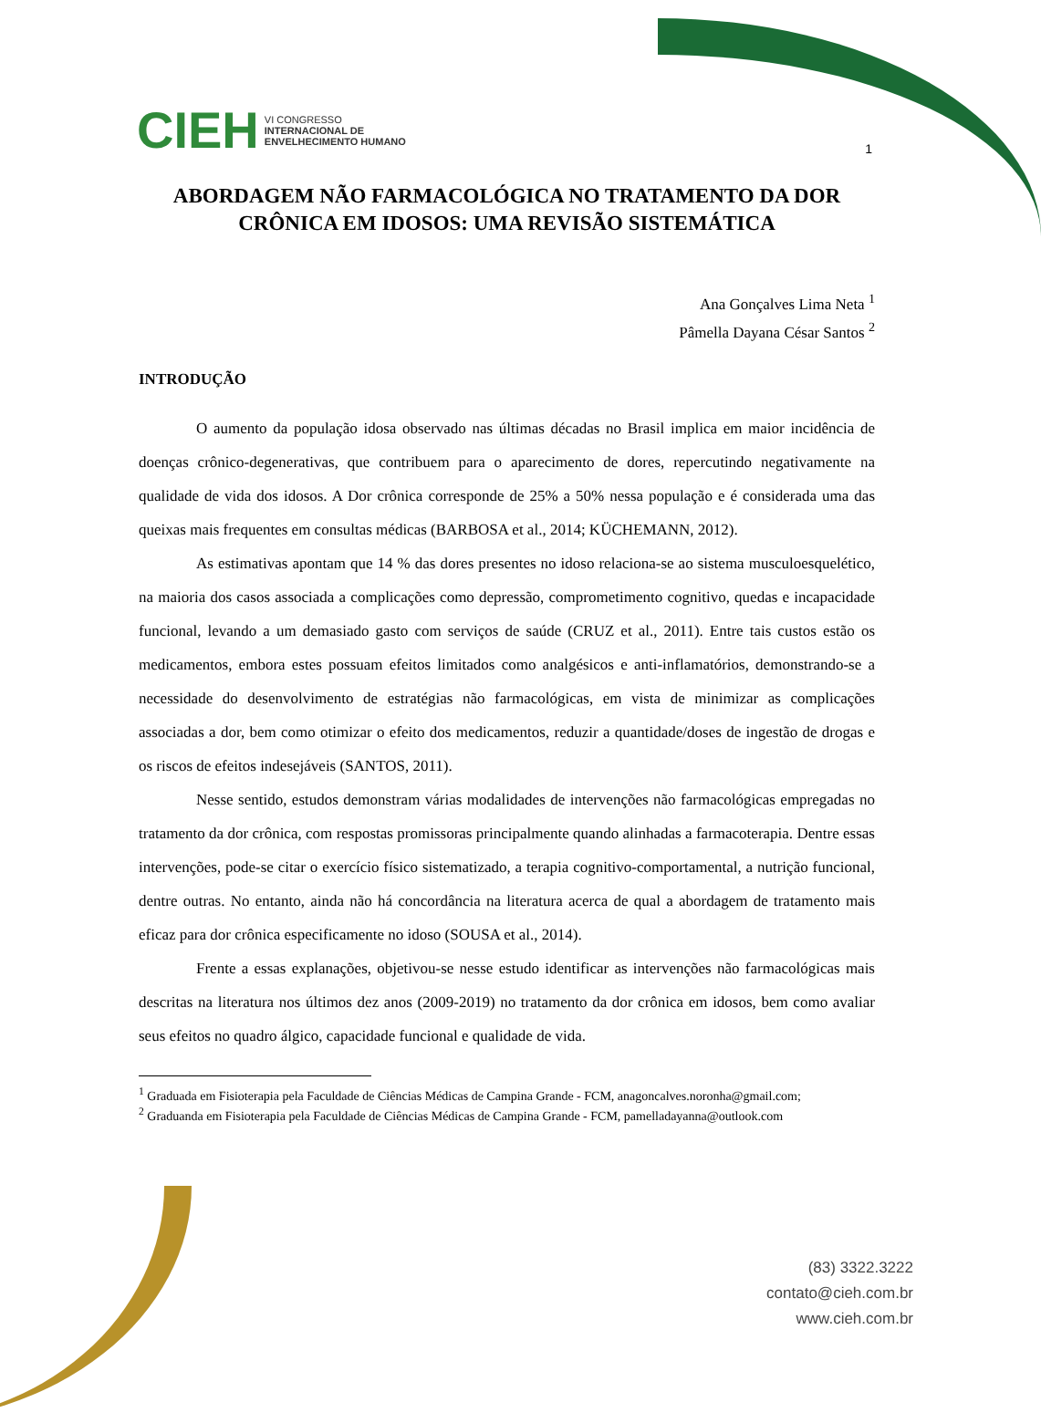CIEH VI CONGRESSO
INTERNACIONAL DE
ENVELHECIMENTO HUMANO
1
ABORDAGEM NÃO FARMACOLÓGICA NO TRATAMENTO DA DOR CRÔNICA EM IDOSOS: UMA REVISÃO SISTEMÁTICA
Ana Gonçalves Lima Neta <sup>1</sup>
Pâmella Dayana César Santos <sup>2</sup>
INTRODUÇÃO
O aumento da população idosa observado nas últimas décadas no Brasil implica em maior incidência de doenças crônico-degenerativas, que contribuem para o aparecimento de dores, repercutindo negativamente na qualidade de vida dos idosos. A Dor crônica corresponde de 25% a 50% nessa população e é considerada uma das queixas mais frequentes em consultas médicas (BARBOSA et al., 2014; KÜCHEMANN, 2012).
As estimativas apontam que 14 % das dores presentes no idoso relaciona-se ao sistema musculoesquelético, na maioria dos casos associada a complicações como depressão, comprometimento cognitivo, quedas e incapacidade funcional, levando a um demasiado gasto com serviços de saúde (CRUZ et al., 2011). Entre tais custos estão os medicamentos, embora estes possuam efeitos limitados como analgésicos e anti-inflamatórios, demonstrando-se a necessidade do desenvolvimento de estratégias não farmacológicas, em vista de minimizar as complicações associadas a dor, bem como otimizar o efeito dos medicamentos, reduzir a quantidade/doses de ingestão de drogas e os riscos de efeitos indesejáveis (SANTOS, 2011).
Nesse sentido, estudos demonstram várias modalidades de intervenções não farmacológicas empregadas no tratamento da dor crônica, com respostas promissoras principalmente quando alinhadas a farmacoterapia. Dentre essas intervenções, pode-se citar o exercício físico sistematizado, a terapia cognitivo-comportamental, a nutrição funcional, dentre outras. No entanto, ainda não há concordância na literatura acerca de qual a abordagem de tratamento mais eficaz para dor crônica especificamente no idoso (SOUSA et al., 2014).
Frente a essas explanações, objetivou-se nesse estudo identificar as intervenções não farmacológicas mais descritas na literatura nos últimos dez anos (2009-2019) no tratamento da dor crônica em idosos, bem como avaliar seus efeitos no quadro álgico, capacidade funcional e qualidade de vida.
<sup>1</sup> Graduada em Fisioterapia pela Faculdade de Ciências Médicas de Campina Grande - FCM, anagoncalves.noronha@gmail.com;
<sup>2</sup> Graduanda em Fisioterapia pela Faculdade de Ciências Médicas de Campina Grande - FCM, pamelladayanna@outlook.com
(83) 3322.3222
contato@cieh.com.br
www.cieh.com.br